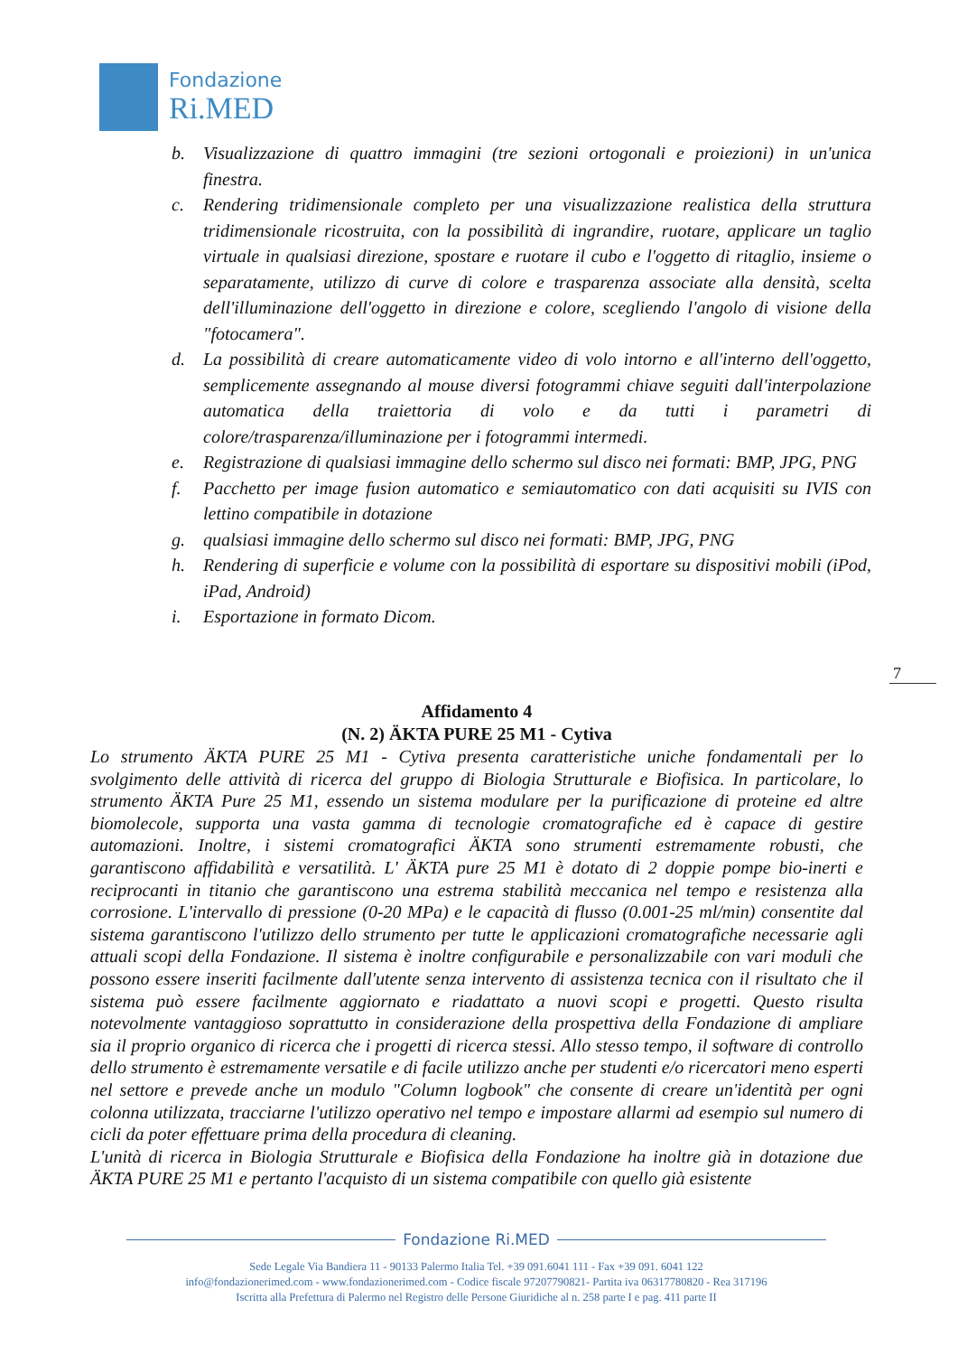Fondazione
Ri.MED
b. Visualizzazione di quattro immagini (tre sezioni ortogonali e proiezioni) in un'unica finestra.
c. Rendering tridimensionale completo per una visualizzazione realistica della struttura tridimensionale ricostruita, con la possibilità di ingrandire, ruotare, applicare un taglio virtuale in qualsiasi direzione, spostare e ruotare il cubo e l'oggetto di ritaglio, insieme o separatamente, utilizzo di curve di colore e trasparenza associate alla densità, scelta dell'illuminazione dell'oggetto in direzione e colore, scegliendo l'angolo di visione della "fotocamera".
d. La possibilità di creare automaticamente video di volo intorno e all'interno dell'oggetto, semplicemente assegnando al mouse diversi fotogrammi chiave seguiti dall'interpolazione automatica della traiettoria di volo e da tutti i parametri di colore/trasparenza/illuminazione per i fotogrammi intermedi.
e. Registrazione di qualsiasi immagine dello schermo sul disco nei formati: BMP, JPG, PNG
f. Pacchetto per image fusion automatico e semiautomatico con dati acquisiti su IVIS con lettino compatibile in dotazione
g. qualsiasi immagine dello schermo sul disco nei formati: BMP, JPG, PNG
h. Rendering di superficie e volume con la possibilità di esportare su dispositivi mobili (iPod, iPad, Android)
i. Esportazione in formato Dicom.
7
Affidamento 4
(N. 2) ÄKTA PURE 25 M1 - Cytiva
Lo strumento ÄKTA PURE 25 M1 - Cytiva presenta caratteristiche uniche fondamentali per lo svolgimento delle attività di ricerca del gruppo di Biologia Strutturale e Biofisica. In particolare, lo strumento ÄKTA Pure 25 M1, essendo un sistema modulare per la purificazione di proteine ed altre biomolecole, supporta una vasta gamma di tecnologie cromatografiche ed è capace di gestire automazioni. Inoltre, i sistemi cromatografici ÄKTA sono strumenti estremamente robusti, che garantiscono affidabilità e versatilità. L' ÄKTA pure 25 M1 è dotato di 2 doppie pompe bio-inerti e reciprocanti in titanio che garantiscono una estrema stabilità meccanica nel tempo e resistenza alla corrosione. L'intervallo di pressione (0-20 MPa) e le capacità di flusso (0.001-25 ml/min) consentite dal sistema garantiscono l'utilizzo dello strumento per tutte le applicazioni cromatografiche necessarie agli attuali scopi della Fondazione. Il sistema è inoltre configurabile e personalizzabile con vari moduli che possono essere inseriti facilmente dall'utente senza intervento di assistenza tecnica con il risultato che il sistema può essere facilmente aggiornato e riadattato a nuovi scopi e progetti. Questo risulta notevolmente vantaggioso soprattutto in considerazione della prospettiva della Fondazione di ampliare sia il proprio organico di ricerca che i progetti di ricerca stessi. Allo stesso tempo, il software di controllo dello strumento è estremamente versatile e di facile utilizzo anche per studenti e/o ricercatori meno esperti nel settore e prevede anche un modulo "Column logbook" che consente di creare un'identità per ogni colonna utilizzata, tracciarne l'utilizzo operativo nel tempo e impostare allarmi ad esempio sul numero di cicli da poter effettuare prima della procedura di cleaning.
L'unità di ricerca in Biologia Strutturale e Biofisica della Fondazione ha inoltre già in dotazione due ÄKTA PURE 25 M1 e pertanto l'acquisto di un sistema compatibile con quello già esistente
Fondazione Ri.MED
Sede Legale Via Bandiera 11 - 90133 Palermo Italia Tel. +39 091.6041 111 - Fax +39 091. 6041 122
info@fondazionerimed.com - www.fondazionerimed.com - Codice fiscale 97207790821- Partita iva 06317780820 - Rea 317196
Iscritta alla Prefettura di Palermo nel Registro delle Persone Giuridiche al n. 258 parte I e pag. 411 parte II